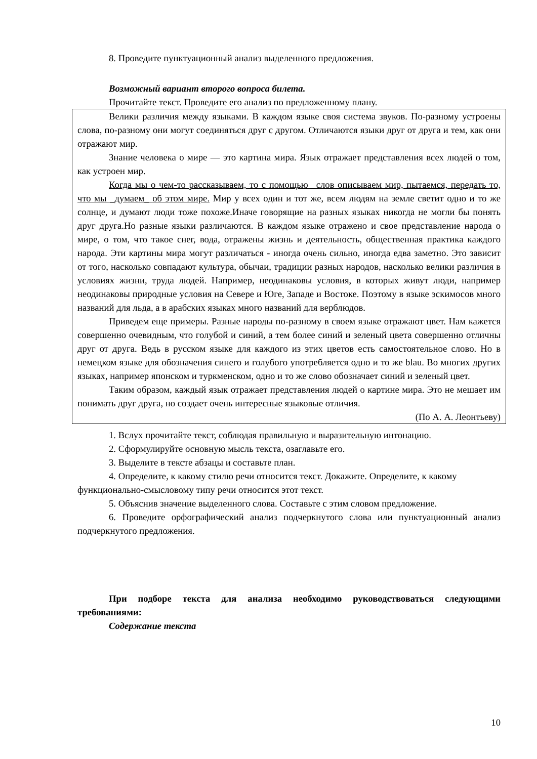8. Проведите пунктуационный анализ выделенного предложения.
Возможный вариант второго вопроса билета.
Прочитайте текст. Проведите его анализ по предложенному плану.
Велики различия между языками. В каждом языке своя система звуков. По-разному устроены слова, по-разному они могут соединяться друг с другом. Отличаются языки друг от друга и тем, как они отражают мир.
Знание человека о мире — это картина мира. Язык отражает представления всех людей о том, как устроен мир.
Когда мы о чем-то рассказываем, то с помощью _слов описываем мир, пытаемся, передать то, что мы _думаем_ об этом мире. Мир у всех один и тот же, всем людям на земле светит одно и то же солнце, и думают люди тоже похоже.Иначе говорящие на разных языках никогда не могли бы понять друг друга.Но разные языки различаются. В каждом языке отражено и свое представление народа о мире, о том, что такое снег, вода, отражены жизнь и деятельность, общественная практика каждого народа. Эти картины мира могут различаться - иногда очень сильно, иногда едва заметно. Это зависит от того, насколько совпадают культура, обычаи, традиции разных народов, насколько велики различия в условиях жизни, труда людей. Например, неодинаковы условия, в которых живут люди, например неодинаковы природные условия на Севере и Юге, Западе и Востоке. Поэтому в языке эскимосов много названий для льда, а в арабских языках много названий для верблюдов.
Приведем еще примеры. Разные народы по-разному в своем языке отражают цвет. Нам кажется совершенно очевидным, что голубой и синий, а тем более синий и зеленый цвета совершенно отличны друг от друга. Ведь в русском языке для каждого из этих цветов есть самостоятельное слово. Но в немецком языке для обозначения синего и голубого употребляется одно и то же blau. Во многих других языках, например японском и туркменском, одно и то же слово обозначает синий и зеленый цвет.
Таким образом, каждый язык отражает представления людей о картине мира. Это не мешает им понимать друг друга, но создает очень интересные языковые отличия.
(По А. А. Леонтьеву)
1. Вслух прочитайте текст, соблюдая правильную и выразительную интонацию.
2. Сформулируйте основную мысль текста, озаглавьте его.
3. Выделите в тексте абзацы и составьте план.
4. Определите, к какому стилю речи относится текст. Докажите. Определите, к какому функционально-смысловому типу речи относится этот текст.
5. Объяснив значение выделенного слова. Составьте с этим словом предложение.
6. Проведите орфографический анализ подчеркнутого слова или пунктуационный анализ подчеркнутого предложения.
При подборе текста для анализа необходимо руководствоваться следующими требованиями:
Содержание текста
10